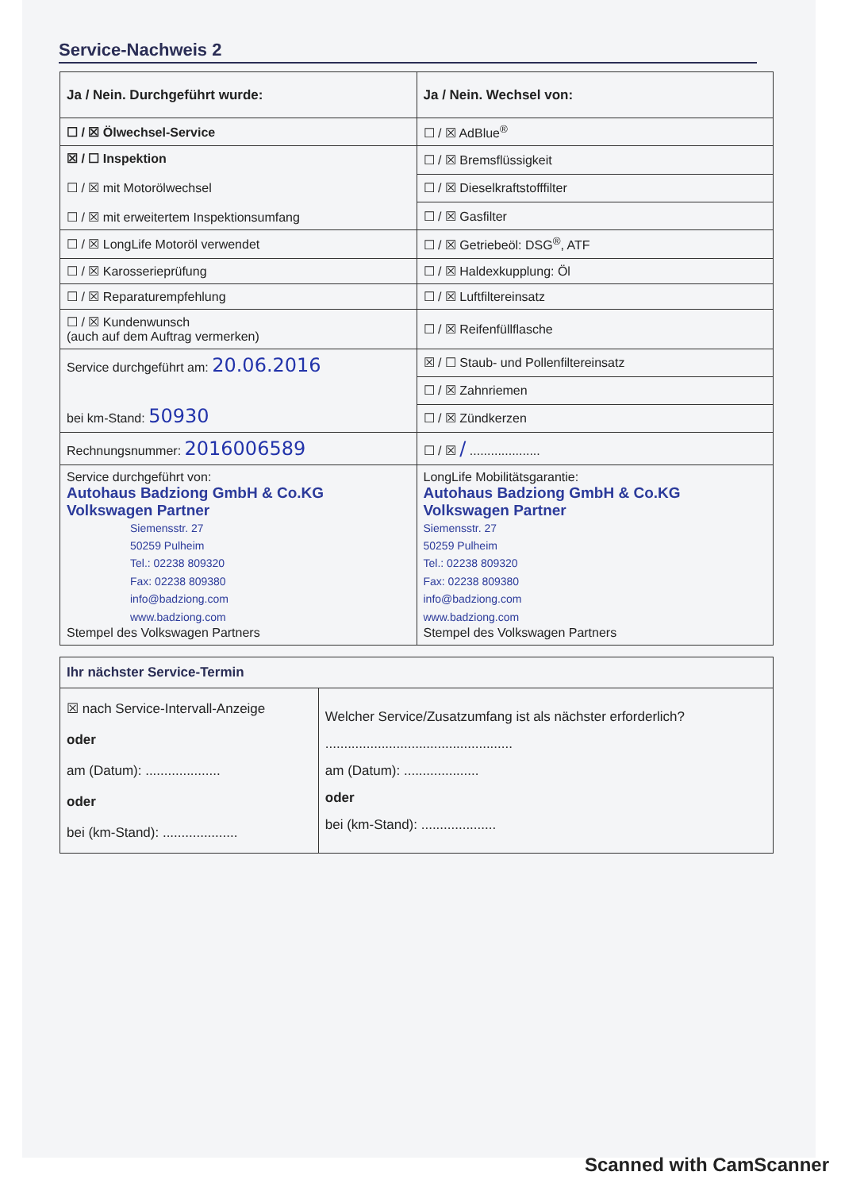Service-Nachweis 2
| Ja / Nein. Durchgeführt wurde: | Ja / Nein. Wechsel von: |
| --- | --- |
| ☐ / ☒ Ölwechsel-Service | ☐ / ☒ AdBlue<sup>®</sup> |
| ☒ / ☐ Inspektion ☐ / ☒ mit Motorölwechsel ☐ / ☒ mit erweitertem Inspektionsumfang | ☐ / ☒ Bremsflüssigkeit |
| | ☐ / ☒ Dieselkraftstofffilter |
| | ☐ / ☒ Gasfilter |
| ☐ / ☒ LongLife Motoröl verwendet | ☐ / ☒ Getriebeöl: DSG<sup>®</sup>, ATF |
| ☐ / ☒ Karosserieprüfung | ☐ / ☒ Haldexkupplung: Öl |
| ☐ / ☒ Reparaturempfehlung | ☐ / ☒ Luftfiltereinsatz |
| ☐ / ☒ Kundenwunsch (auch auf dem Auftrag vermerken) | ☐ / ☒ Reifenfüllflasche |
| Service durchgeführt am: 20.06.2016 bei km-Stand: 50930 | ☒ / ☐ Staub- und Pollenfiltereinsatz |
| | ☐ / ☒ Zahnriemen |
| | ☐ / ☒ Zündkerzen |
| Rechnungsnummer: 2016006589 | ☐ / ☒ / .................... |
| Service durchgeführt von: Autohaus Badziong GmbH & Co.KG Volkswagen Partner Siemensstr. 27 50259 Pulheim Tel.: 02238 809320 Fax: 02238 809380 info@badziong.com www.badziong.com Stempel des Volkswagen Partners | LongLife Mobilitätsgarantie: Autohaus Badziong GmbH & Co.KG Volkswagen Partner Siemensstr. 27 50259 Pulheim Tel.: 02238 809320 Fax: 02238 809380 info@badziong.com www.badziong.com Stempel des Volkswagen Partners |
| Ihr nächster Service-Termin | |
| --- | --- |
| ☒ nach Service-Intervall-Anzeige oder am (Datum): .................... oder bei (km-Stand): .................... | Welcher Service/Zusatzumfang ist als nächster erforderlich? .................................................. am (Datum): .................... oder bei (km-Stand): .................... |
Scanned with CamScanner